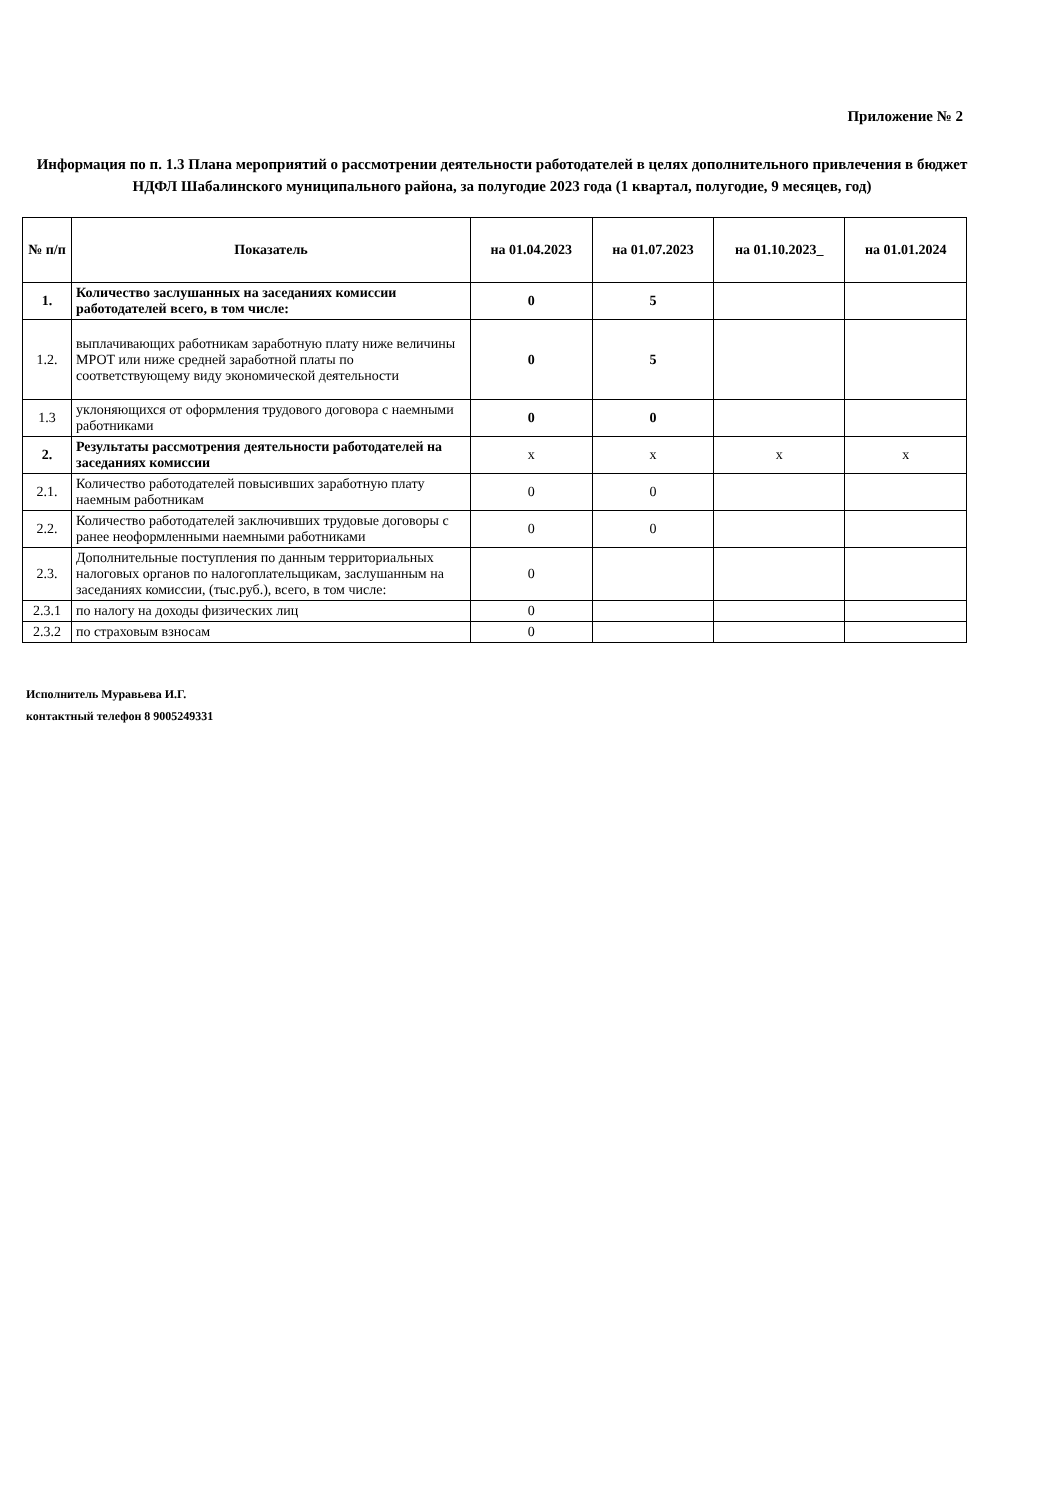Приложение № 2
Информация по п. 1.3 Плана мероприятий о рассмотрении деятельности работодателей в целях дополнительного привлечения в бюджет НДФЛ Шабалинского муниципального района, за полугодие 2023 года (1 квартал, полугодие, 9 месяцев, год)
| № п/п | Показатель | на 01.04.2023 | на 01.07.2023 | на 01.10.2023_ | на 01.01.2024 |
| --- | --- | --- | --- | --- | --- |
| 1. | Количество заслушанных на заседаниях комиссии работодателей всего, в том числе: | 0 | 5 | | |
| 1.2. | выплачивающих работникам заработную плату ниже величины МРОТ или ниже средней заработной платы по соответствующему виду экономической деятельности | 0 | 5 | | |
| 1.3 | уклоняющихся от оформления трудового договора с наемными работниками | 0 | 0 | | |
| 2. | Результаты рассмотрения деятельности работодателей на заседаниях комиссии | x | x | x | x |
| 2.1. | Количество работодателей повысивших заработную плату наемным работникам | 0 | 0 | | |
| 2.2. | Количество работодателей заключивших трудовые договоры с ранее неоформленными наемными работниками | 0 | 0 | | |
| 2.3. | Дополнительные поступления по данным территориальных налоговых органов по налогоплательщикам, заслушанным на заседаниях комиссии, (тыс.руб.), всего, в том числе: | 0 | | | |
| 2.3.1 | по налогу на доходы физических лиц | 0 | | | |
| 2.3.2 | по страховым взносам | 0 | | | |
Исполнитель Муравьева И.Г.
контактный телефон 8 9005249331